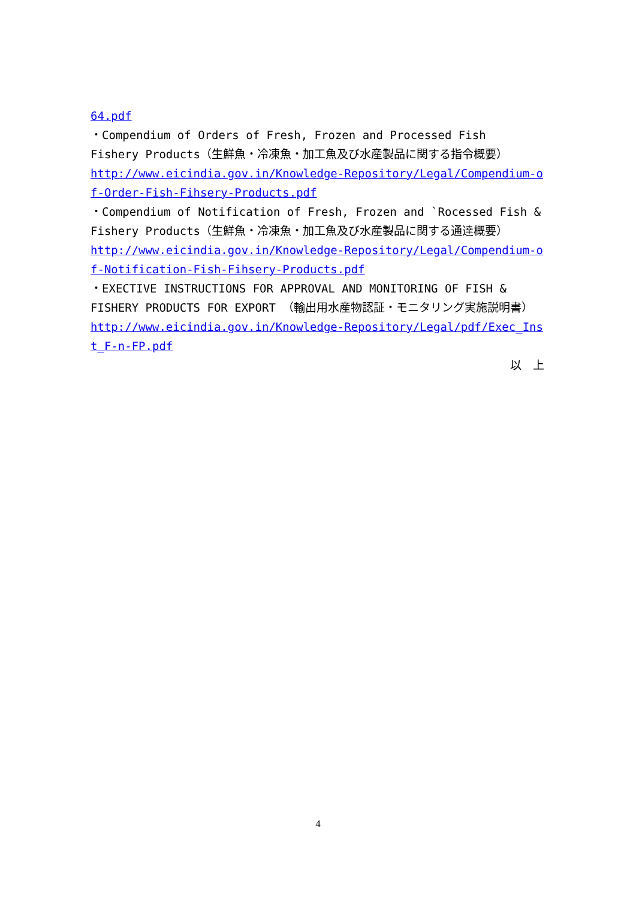64.pdf
・Compendium of Orders of Fresh, Frozen and Processed Fish　Fishery Products（生鮮魚・冷凍魚・加工魚及び水産製品に関する指令概要）
http://www.eicindia.gov.in/Knowledge-Repository/Legal/Compendium-of-Order-Fish-Fihsery-Products.pdf
・Compendium of Notification of Fresh, Frozen and `Rocessed Fish & Fishery Products（生鮮魚・冷凍魚・加工魚及び水産製品に関する通達概要）
http://www.eicindia.gov.in/Knowledge-Repository/Legal/Compendium-of-Notification-Fish-Fihsery-Products.pdf
・EXECTIVE INSTRUCTIONS FOR APPROVAL AND MONITORING OF FISH & FISHERY PRODUCTS FOR EXPORT （輸出用水産物認証・モニタリング実施説明書）
http://www.eicindia.gov.in/Knowledge-Repository/Legal/pdf/Exec_Inst_F-n-FP.pdf
以　上
4